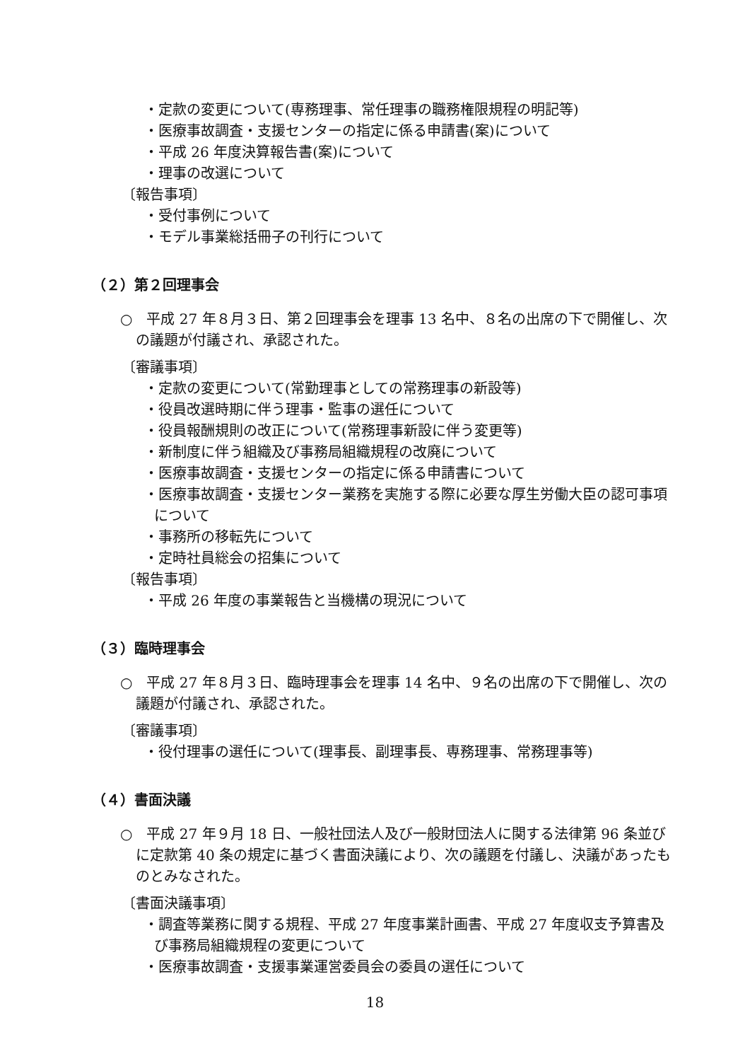・定款の変更について(専務理事、常任理事の職務権限規程の明記等)
・医療事故調査・支援センターの指定に係る申請書(案)について
・平成 26 年度決算報告書(案)について
・理事の改選について
〔報告事項〕
・受付事例について
・モデル事業総括冊子の刊行について
（２）第２回理事会
○　平成 27 年８月３日、第２回理事会を理事 13 名中、８名の出席の下で開催し、次の議題が付議され、承認された。
〔審議事項〕
・定款の変更について(常勤理事としての常務理事の新設等)
・役員改選時期に伴う理事・監事の選任について
・役員報酬規則の改正について(常務理事新設に伴う変更等)
・新制度に伴う組織及び事務局組織規程の改廃について
・医療事故調査・支援センターの指定に係る申請書について
・医療事故調査・支援センター業務を実施する際に必要な厚生労働大臣の認可事項について
・事務所の移転先について
・定時社員総会の招集について
〔報告事項〕
・平成 26 年度の事業報告と当機構の現況について
（３）臨時理事会
○　平成 27 年８月３日、臨時理事会を理事 14 名中、９名の出席の下で開催し、次の議題が付議され、承認された。
〔審議事項〕
・役付理事の選任について(理事長、副理事長、専務理事、常務理事等)
（４）書面決議
○　平成 27 年９月 18 日、一般社団法人及び一般財団法人に関する法律第 96 条並びに定款第 40 条の規定に基づく書面決議により、次の議題を付議し、決議があったものとみなされた。
〔書面決議事項〕
・調査等業務に関する規程、平成 27 年度事業計画書、平成 27 年度収支予算書及び事務局組織規程の変更について
・医療事故調査・支援事業運営委員会の委員の選任について
18